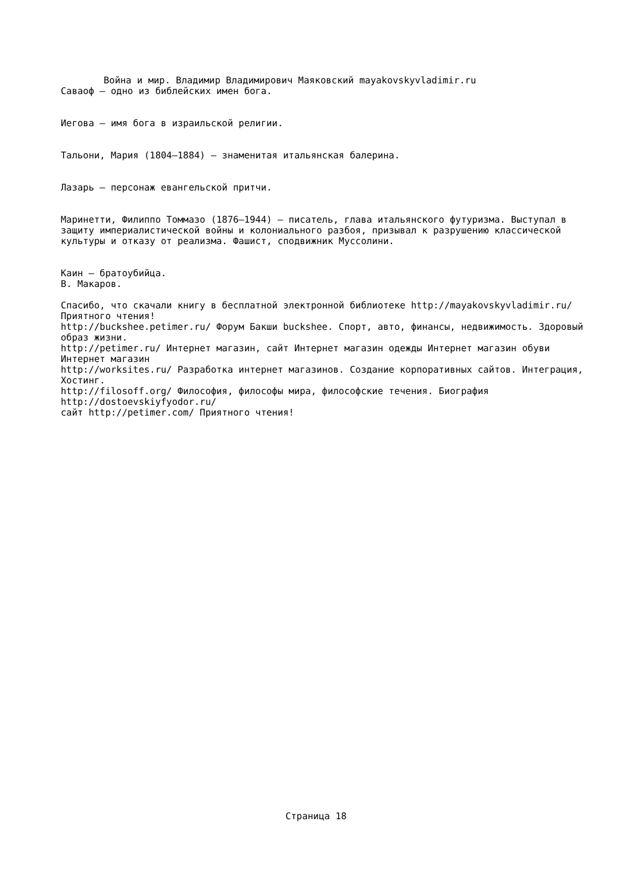Война и мир. Владимир Владимирович Маяковский mayakovskyvladimir.ru
Саваоф — одно из библейских имен бога.
Иегова — имя бога в израильской религии.
Тальони, Мария (1804–1884) — знаменитая итальянская балерина.
Лазарь — персонаж евангельской притчи.
Маринетти, Филиппо Томмазо (1876–1944) — писатель, глава итальянского футуризма. Выступал в защиту империалистической войны и колониального разбоя, призывал к разрушению классической культуры и отказу от реализма. Фашист, сподвижник Муссолини.
Каин — братоубийца.
В. Макаров.
Спасибо, что скачали книгу в бесплатной электронной библиотеке http://mayakovskyvladimir.ru/ Приятного чтения!
http://buckshee.petimer.ru/ Форум Бакши buckshee. Спорт, авто, финансы, недвижимость. Здоровый образ жизни.
http://petimer.ru/ Интернет магазин, сайт Интернет магазин одежды Интернет магазин обуви Интернет магазин
http://worksites.ru/ Разработка интернет магазинов. Создание корпоративных сайтов. Интеграция, Хостинг.
http://filosoff.org/ Философия, философы мира, философские течения. Биография http://dostoevskiyfyodor.ru/
сайт http://petimer.com/ Приятного чтения!
Страница 18